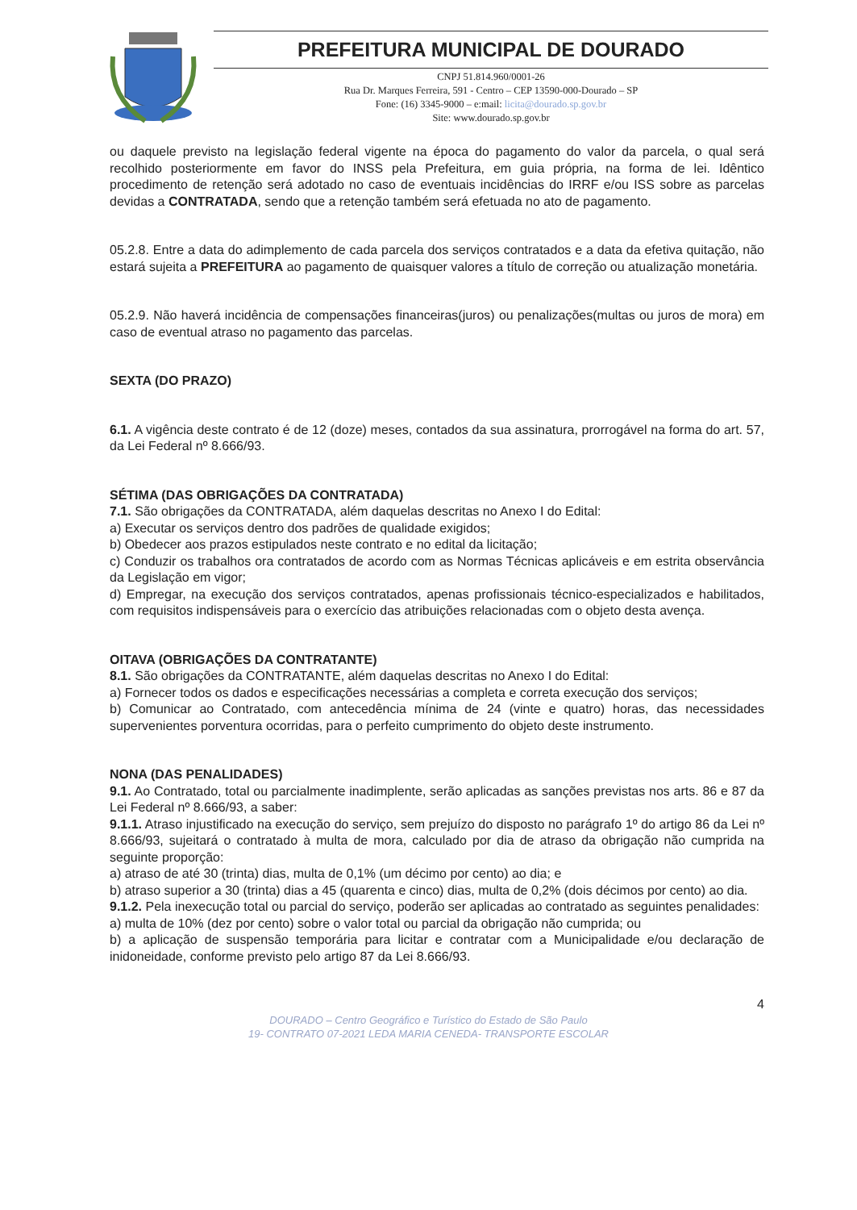PREFEITURA MUNICIPAL DE DOURADO
CNPJ 51.814.960/0001-26
Rua Dr. Marques Ferreira, 591 - Centro – CEP 13590-000-Dourado – SP
Fone: (16) 3345-9000 – e:mail: licita@dourado.sp.gov.br
Site: www.dourado.sp.gov.br
ou daquele previsto na legislação federal vigente na época do pagamento do valor da parcela, o qual será recolhido posteriormente em favor do INSS pela Prefeitura, em guia própria, na forma de lei. Idêntico procedimento de retenção será adotado no caso de eventuais incidências do IRRF e/ou ISS sobre as parcelas devidas a CONTRATADA, sendo que a retenção também será efetuada no ato de pagamento.
05.2.8. Entre a data do adimplemento de cada parcela dos serviços contratados e a data da efetiva quitação, não estará sujeita a PREFEITURA ao pagamento de quaisquer valores a título de correção ou atualização monetária.
05.2.9. Não haverá incidência de compensações financeiras(juros) ou penalizações(multas ou juros de mora) em caso de eventual atraso no pagamento das parcelas.
SEXTA (DO PRAZO)
6.1. A vigência deste contrato é de 12 (doze) meses, contados da sua assinatura, prorrogável na forma do art. 57, da Lei Federal nº 8.666/93.
SÉTIMA (DAS OBRIGAÇÕES DA CONTRATADA)
7.1. São obrigações da CONTRATADA, além daquelas descritas no Anexo I do Edital:
a) Executar os serviços dentro dos padrões de qualidade exigidos;
b) Obedecer aos prazos estipulados neste contrato e no edital da licitação;
c) Conduzir os trabalhos ora contratados de acordo com as Normas Técnicas aplicáveis e em estrita observância da Legislação em vigor;
d) Empregar, na execução dos serviços contratados, apenas profissionais técnico-especializados e habilitados, com requisitos indispensáveis para o exercício das atribuições relacionadas com o objeto desta avença.
OITAVA (OBRIGAÇÕES DA CONTRATANTE)
8.1. São obrigações da CONTRATANTE, além daquelas descritas no Anexo I do Edital:
a) Fornecer todos os dados e especificações necessárias a completa e correta execução dos serviços;
b) Comunicar ao Contratado, com antecedência mínima de 24 (vinte e quatro) horas, das necessidades supervenientes porventura ocorridas, para o perfeito cumprimento do objeto deste instrumento.
NONA (DAS PENALIDADES)
9.1. Ao Contratado, total ou parcialmente inadimplente, serão aplicadas as sanções previstas nos arts. 86 e 87 da Lei Federal nº 8.666/93, a saber:
9.1.1. Atraso injustificado na execução do serviço, sem prejuízo do disposto no parágrafo 1º do artigo 86 da Lei nº 8.666/93, sujeitará o contratado à multa de mora, calculado por dia de atraso da obrigação não cumprida na seguinte proporção:
a) atraso de até 30 (trinta) dias, multa de 0,1% (um décimo por cento) ao dia; e
b) atraso superior a 30 (trinta) dias a 45 (quarenta e cinco) dias, multa de 0,2% (dois décimos por cento) ao dia.
9.1.2. Pela inexecução total ou parcial do serviço, poderão ser aplicadas ao contratado as seguintes penalidades:
a) multa de 10% (dez por cento) sobre o valor total ou parcial da obrigação não cumprida; ou
b) a aplicação de suspensão temporária para licitar e contratar com a Municipalidade e/ou declaração de inidoneidade, conforme previsto pelo artigo 87 da Lei 8.666/93.
4
DOURADO – Centro Geográfico e Turístico do Estado de São Paulo
19- CONTRATO 07-2021 LEDA MARIA CENEDA- TRANSPORTE ESCOLAR